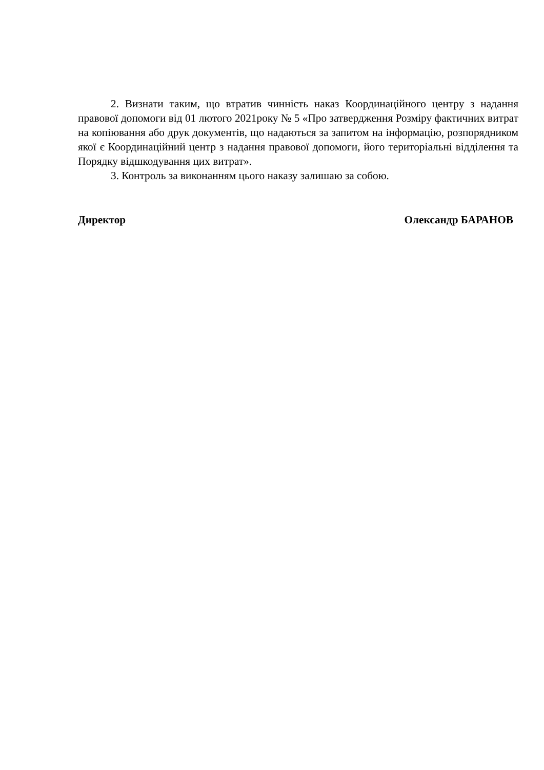2. Визнати таким, що втратив чинність наказ Координаційного центру з надання правової допомоги від 01 лютого 2021року № 5 «Про затвердження Розміру фактичних витрат на копіювання або друк документів, що надаються за запитом на інформацію, розпорядником якої є Координаційний центр з надання правової допомоги, його територіальні відділення та Порядку відшкодування цих витрат».
3. Контроль за виконанням цього наказу залишаю за собою.
Директор Олександр БАРАНОВ